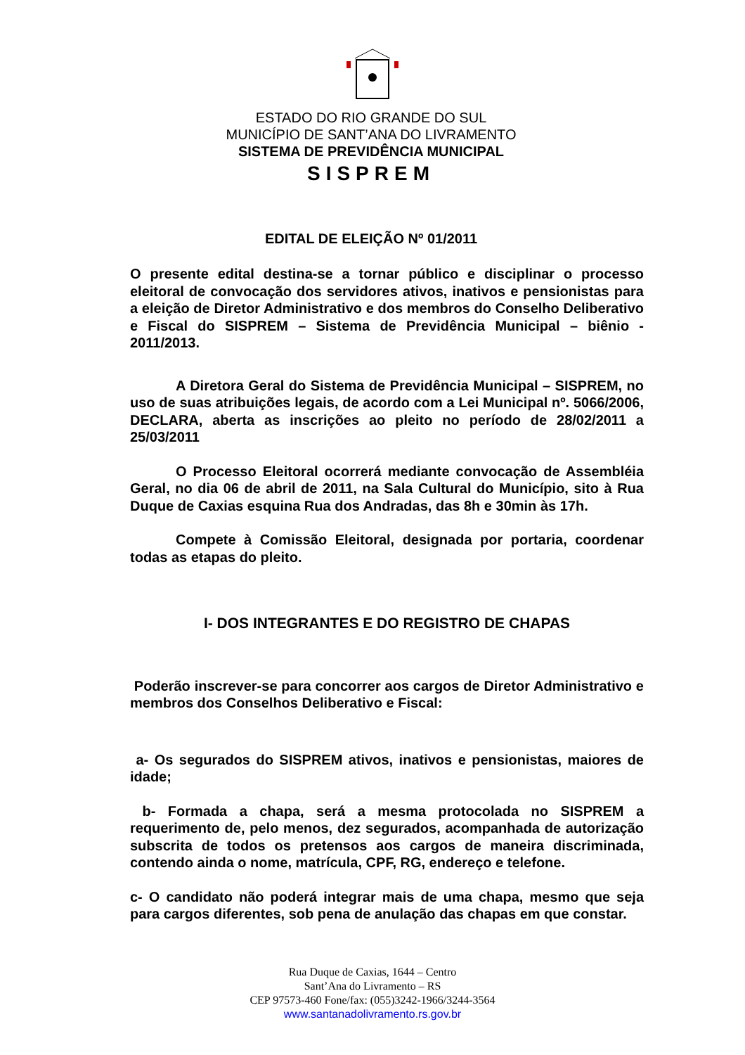ESTADO DO RIO GRANDE DO SUL
MUNICÍPIO DE SANT’ANA DO LIVRAMENTO
SISTEMA DE PREVIDÊNCIA MUNICIPAL
SISPREM
EDITAL DE ELEIÇÃO Nº 01/2011
O presente edital destina-se a tornar público e disciplinar o processo eleitoral de convocação dos servidores ativos, inativos e pensionistas para a eleição de Diretor Administrativo e dos membros do Conselho Deliberativo e Fiscal do SISPREM – Sistema de Previdência Municipal – biênio - 2011/2013.
A Diretora Geral do Sistema de Previdência Municipal – SISPREM, no uso de suas atribuições legais, de acordo com a Lei Municipal nº. 5066/2006, DECLARA, aberta as inscrições ao pleito no período de 28/02/2011 a 25/03/2011
O Processo Eleitoral ocorrerá mediante convocação de Assembléia Geral, no dia 06 de abril de 2011, na Sala Cultural do Município, sito à Rua Duque de Caxias esquina Rua dos Andradas, das 8h e 30min às 17h.
Compete à Comissão Eleitoral, designada por portaria, coordenar todas as etapas do pleito.
I- DOS INTEGRANTES E DO REGISTRO DE CHAPAS
Poderão inscrever-se para concorrer aos cargos de Diretor Administrativo e membros dos Conselhos Deliberativo e Fiscal:
a- Os segurados do SISPREM ativos, inativos e pensionistas, maiores de idade;
b- Formada a chapa, será a mesma protocolada no SISPREM a requerimento de, pelo menos, dez segurados, acompanhada de autorização subscrita de todos os pretensos aos cargos de maneira discriminada, contendo ainda o nome, matrícula, CPF, RG, endereço e telefone.
c- O candidato não poderá integrar mais de uma chapa, mesmo que seja para cargos diferentes, sob pena de anulação das chapas em que constar.
Rua Duque de Caxias, 1644 – Centro
Sant’Ana do Livramento – RS
CEP 97573-460 Fone/fax: (055)3242-1966/3244-3564
www.santanadolivramento.rs.gov.br